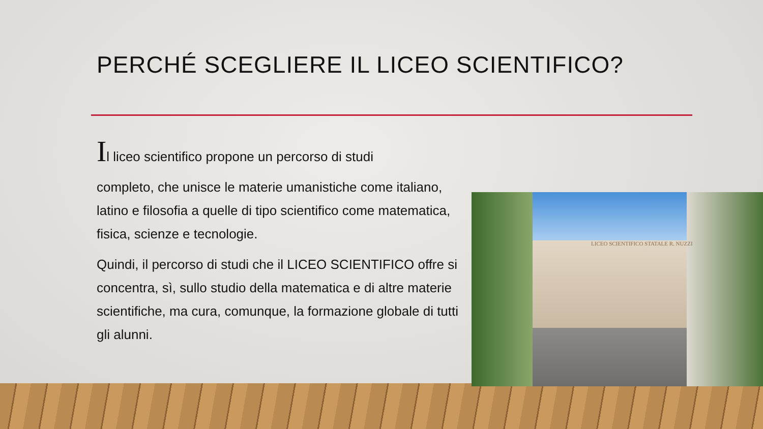PERCHÉ SCEGLIERE IL LICEO SCIENTIFICO?
Il liceo scientifico propone un percorso di studi
completo, che unisce le materie umanistiche come italiano, latino e filosofia a quelle di tipo scientifico come matematica, fisica, scienze e tecnologie.
Quindi, il percorso di studi che il LICEO SCIENTIFICO offre si concentra, sì, sullo studio della matematica e di altre materie scientifiche, ma cura, comunque, la formazione globale di tutti gli alunni.
LICEO SCIENTIFICO STATALE R. NUZZI